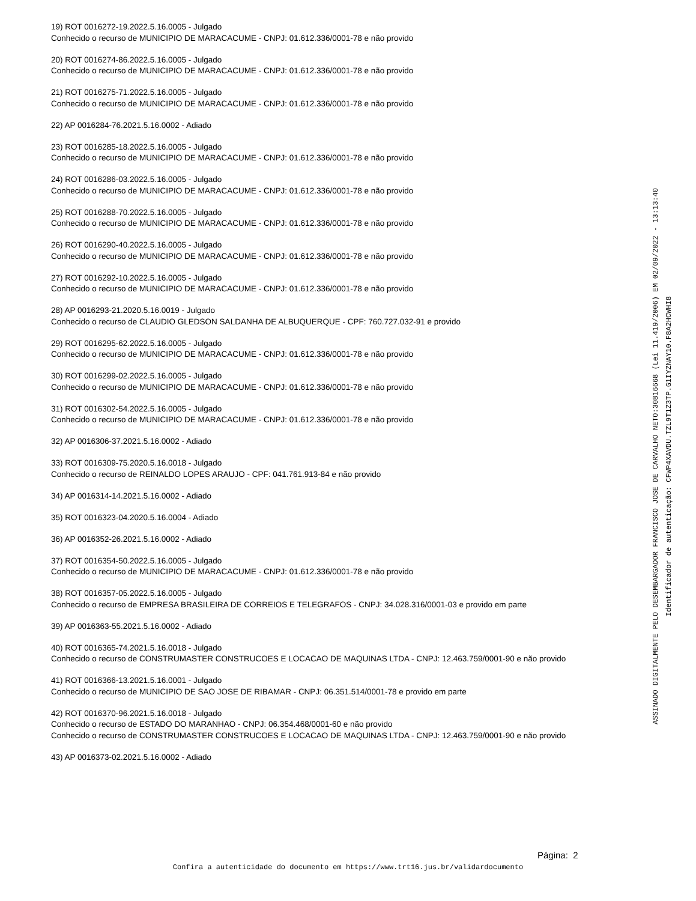19) ROT 0016272-19.2022.5.16.0005 - Julgado
Conhecido o recurso de MUNICIPIO DE MARACACUME - CNPJ: 01.612.336/0001-78 e não provido
20) ROT 0016274-86.2022.5.16.0005 - Julgado
Conhecido o recurso de MUNICIPIO DE MARACACUME - CNPJ: 01.612.336/0001-78 e não provido
21) ROT 0016275-71.2022.5.16.0005 - Julgado
Conhecido o recurso de MUNICIPIO DE MARACACUME - CNPJ: 01.612.336/0001-78 e não provido
22) AP 0016284-76.2021.5.16.0002 - Adiado
23) ROT 0016285-18.2022.5.16.0005 - Julgado
Conhecido o recurso de MUNICIPIO DE MARACACUME - CNPJ: 01.612.336/0001-78 e não provido
24) ROT 0016286-03.2022.5.16.0005 - Julgado
Conhecido o recurso de MUNICIPIO DE MARACACUME - CNPJ: 01.612.336/0001-78 e não provido
25) ROT 0016288-70.2022.5.16.0005 - Julgado
Conhecido o recurso de MUNICIPIO DE MARACACUME - CNPJ: 01.612.336/0001-78 e não provido
26) ROT 0016290-40.2022.5.16.0005 - Julgado
Conhecido o recurso de MUNICIPIO DE MARACACUME - CNPJ: 01.612.336/0001-78 e não provido
27) ROT 0016292-10.2022.5.16.0005 - Julgado
Conhecido o recurso de MUNICIPIO DE MARACACUME - CNPJ: 01.612.336/0001-78 e não provido
28) AP 0016293-21.2020.5.16.0019 - Julgado
Conhecido o recurso de CLAUDIO GLEDSON SALDANHA DE ALBUQUERQUE - CPF: 760.727.032-91 e provido
29) ROT 0016295-62.2022.5.16.0005 - Julgado
Conhecido o recurso de MUNICIPIO DE MARACACUME - CNPJ: 01.612.336/0001-78 e não provido
30) ROT 0016299-02.2022.5.16.0005 - Julgado
Conhecido o recurso de MUNICIPIO DE MARACACUME - CNPJ: 01.612.336/0001-78 e não provido
31) ROT 0016302-54.2022.5.16.0005 - Julgado
Conhecido o recurso de MUNICIPIO DE MARACACUME - CNPJ: 01.612.336/0001-78 e não provido
32) AP 0016306-37.2021.5.16.0002 - Adiado
33) ROT 0016309-75.2020.5.16.0018 - Julgado
Conhecido o recurso de REINALDO LOPES ARAUJO - CPF: 041.761.913-84 e não provido
34) AP 0016314-14.2021.5.16.0002 - Adiado
35) ROT 0016323-04.2020.5.16.0004 - Adiado
36) AP 0016352-26.2021.5.16.0002 - Adiado
37) ROT 0016354-50.2022.5.16.0005 - Julgado
Conhecido o recurso de MUNICIPIO DE MARACACUME - CNPJ: 01.612.336/0001-78 e não provido
38) ROT 0016357-05.2022.5.16.0005 - Julgado
Conhecido o recurso de EMPRESA BRASILEIRA DE CORREIOS E TELEGRAFOS - CNPJ: 34.028.316/0001-03 e provido em parte
39) AP 0016363-55.2021.5.16.0002 - Adiado
40) ROT 0016365-74.2021.5.16.0018 - Julgado
Conhecido o recurso de CONSTRUMASTER CONSTRUCOES E LOCACAO DE MAQUINAS LTDA - CNPJ: 12.463.759/0001-90 e não provido
41) ROT 0016366-13.2021.5.16.0001 - Julgado
Conhecido o recurso de MUNICIPIO DE SAO JOSE DE RIBAMAR - CNPJ: 06.351.514/0001-78 e provido em parte
42) ROT 0016370-96.2021.5.16.0018 - Julgado
Conhecido o recurso de ESTADO DO MARANHAO - CNPJ: 06.354.468/0001-60 e não provido
Conhecido o recurso de CONSTRUMASTER CONSTRUCOES E LOCACAO DE MAQUINAS LTDA - CNPJ: 12.463.759/0001-90 e não provido
43) AP 0016373-02.2021.5.16.0002 - Adiado
Página: 2
Confira a autenticidade do documento em https://www.trt16.jus.br/validardocumento
ASSINADO DIGITALMENTE PELO DESEMBARGADOR FRANCISCO JOSE DE CARVALHO NETO:30816668 (Lei 11.419/2006) EM 02/09/2022 - 13:13:40
Identificador de autenticação: CFWP4XAVDU.TZL9T1Z3TP.G1IYZNAY10.F8A2HCWHI8